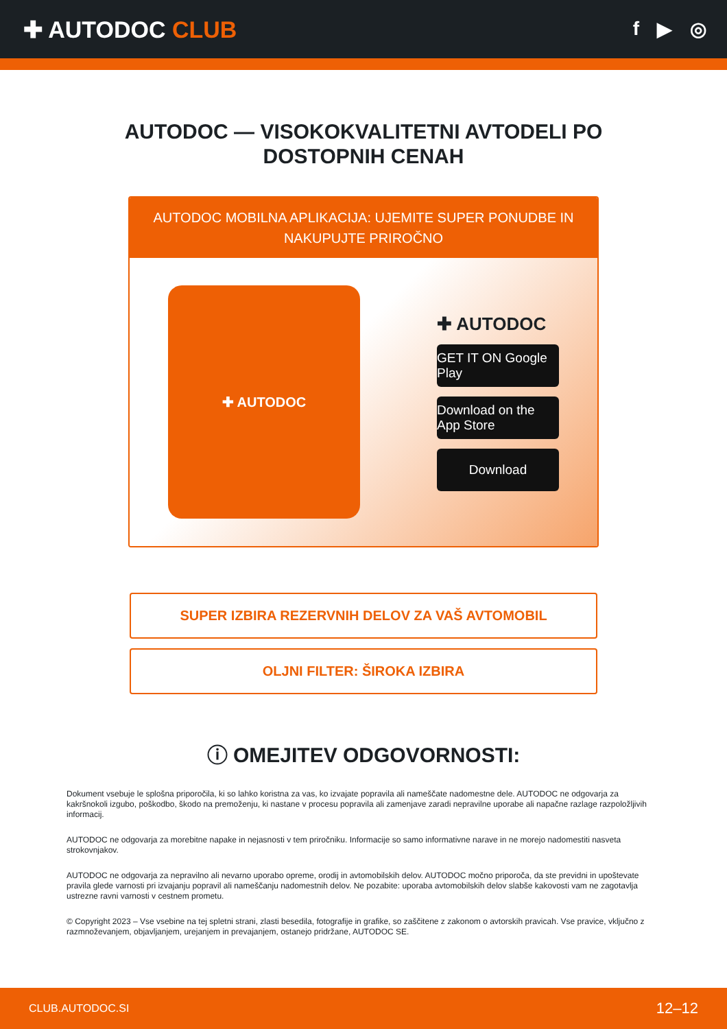✚ AUTODOC CLUB
f ▶ ◎
AUTODOC — VISOKOKVALITETNI AVTODELI PO
DOSTOPNIH CENAH
AUTODOC MOBILNA APLIKACIJA: UJEMITE SUPER PONUDBE IN NAKUPUJTE PRIROČNO
✚ AUTODOC
✚ AUTODOC
GET IT ON Google Play
Download on the App Store
Download
SUPER IZBIRA REZERVNIH DELOV ZA VAŠ AVTOMOBIL
OLJNI FILTER: ŠIROKA IZBIRA
ⓘ OMEJITEV ODGOVORNOSTI:
Dokument vsebuje le splošna priporočila, ki so lahko koristna za vas, ko izvajate popravila ali nameščate nadomestne dele. AUTODOC ne odgovarja za kakršnokoli izgubo, poškodbo, škodo na premoženju, ki nastane v procesu popravila ali zamenjave zaradi nepravilne uporabe ali napačne razlage razpoložljivih informacij.
AUTODOC ne odgovarja za morebitne napake in nejasnosti v tem priročniku. Informacije so samo informativne narave in ne morejo nadomestiti nasveta strokovnjakov.
AUTODOC ne odgovarja za nepravilno ali nevarno uporabo opreme, orodij in avtomobilskih delov. AUTODOC močno priporoča, da ste previdni in upoštevate pravila glede varnosti pri izvajanju popravil ali nameščanju nadomestnih delov. Ne pozabite: uporaba avtomobilskih delov slabše kakovosti vam ne zagotavlja ustrezne ravni varnosti v cestnem prometu.
© Copyright 2023 – Vse vsebine na tej spletni strani, zlasti besedila, fotografije in grafike, so zaščitene z zakonom o avtorskih pravicah. Vse pravice, vključno z razmnoževanjem, objavljanjem, urejanjem in prevajanjem, ostanejo pridržane, AUTODOC SE.
CLUB.AUTODOC.SI 12–12